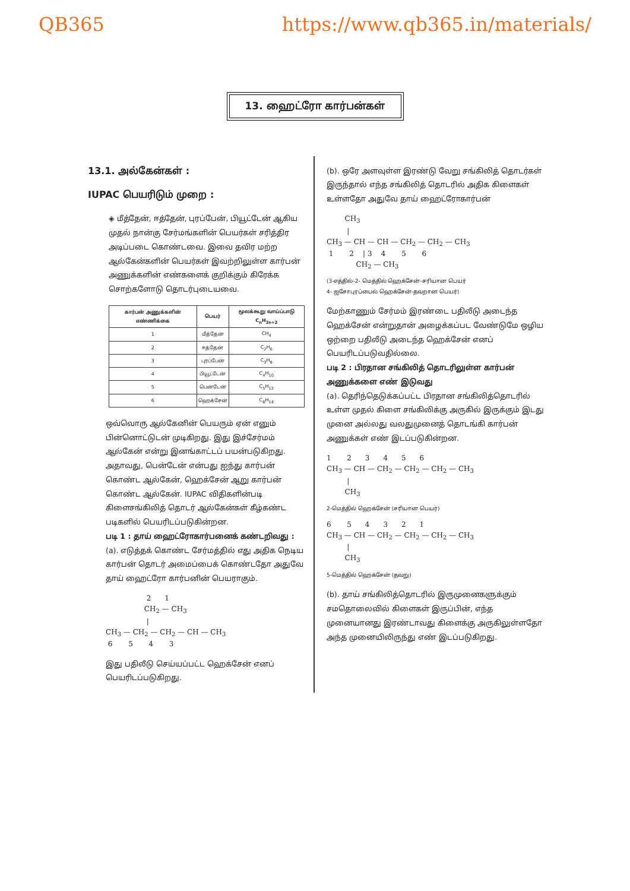QB365 https://www.qb365.in/materials/
13. ஹைட்ரோ கார்பன்கள்
13.1. அல்கேன்கள் :
IUPAC பெயரிடும் முறை :
◈ மீத்தேன், ஈத்தேன், புரப்பேன், பியூட்டேன் ஆகிய முதல் நான்கு சேர்மங்களின் பெயர்கள் சரித்திர அடிப்படை கொண்டவை. இவை தவிர மற்ற ஆல்கேன்களின் பெயர்கள் இவற்றிலுள்ள கார்பன் அணுக்களின் எண்களைக் குறிக்கும் கிரேக்க சொற்களோடு தொடர்புடையவை.
| கார்பன் அணுக்களின் எண்ணிக்கை | பெயர் | மூலக்கூறு வாய்ப்பாடு C<sub>n</sub>H<sub>2n+2</sub> |
| --- | --- | --- |
| 1 | மீத்தேன் | CH<sub>4</sub> |
| 2 | ஈத்தேன் | C<sub>2</sub>H<sub>6</sub> |
| 3 | புரப்பேன் | C<sub>3</sub>H<sub>8</sub> |
| 4 | பியூட்டேன் | C<sub>4</sub>H<sub>10</sub> |
| 5 | பென்டேன் | C<sub>5</sub>H<sub>12</sub> |
| 6 | ஹெக்சேன் | C<sub>6</sub>H<sub>14</sub> |
ஒவ்வொரு ஆல்கேனின் பெயரும் ஏன் எனும் பின்னொட்டுடன் முடிகிறது. இது இச்சேர்மம் ஆல்கேன் என்று இனங்காட்டப் பயன்படுகிறது. அதாவது, பென்டேன் என்பது ஐந்து கார்பன் கொண்ட ஆல்கேன், ஹெக்சேன் ஆறு கார்பன் கொண்ட ஆல்கேன். IUPAC விதிகளின்படி கிளைசங்கிலித் தொடர் ஆல்கேன்கள் கீழ்கண்ட படிகளில் பெயரிடப்படுகின்றன.
படி 1 : தாய் ஹைட்ரோகார்பனைக் கண்டறிவது :
(a). எடுத்தக் கொண்ட சேர்மத்தில் எது அதிக நெடிய கார்பன் தொடர் அமைப்பைக் கொண்டதோ அதுவே தாய் ஹைட்ரோ கார்பனின் பெயராகும்.
2 1 CH<sub>2</sub> — CH<sub>3</sub> | CH<sub>3</sub> — CH<sub>2</sub> — CH<sub>2</sub> — CH — CH<sub>3</sub> 6 5 4 3
இது பதிலீடு செய்யப்பட்ட ஹெக்சேன் எனப் பெயரிடப்படுகிறது.
(b). ஒரே அளவுள்ள இரண்டு வேறு சங்கிலித் தொடர்கள் இருந்தால் எந்த சங்கிலித் தொடரில் அதிக கிளைகள் உள்ளதோ அதுவே தாய் ஹைட்ரோகார்பன்
CH<sub>3</sub> | CH<sub>3</sub> — CH — CH — CH<sub>2</sub> — CH<sub>2</sub> — CH<sub>3</sub> 1 2 | 3 4 5 6 CH<sub>2</sub> — CH<sub>3</sub>
(3-எத்தில்-2- மெத்தில் ஹெக்சேன்-சரியான பெயர்
4- ஐசோபுரப்பைல் ஹெக்சேன்-தவறான பெயர்)
மேற்காணும் சேர்மம் இரண்டை பதிலீடு அடைந்த ஹெக்சேன் என்றுதான் அழைக்கப்பட வேண்டுமே ஒழிய ஒற்றை பதிலீடு அடைந்த ஹெக்சேன் எனப் பெயரிடப்படுவதில்லை.
படி 2 : பிரதான சங்கிலித் தொடரிலுள்ள கார்பன் அணுக்களை எண் இடுவது
(a). தெரிந்தெடுக்கப்பட்ட பிரதான சங்கிலித்தொடரில் உள்ள முதல் கிளை சங்கிலிக்கு அருகில் இருக்கும் இடது முனை அல்லது வலதுமுனைத் தொடங்கி கார்பன் அணுக்கள் எண் இடப்படுகின்றன.
1 2 3 4 5 6 CH<sub>3</sub> — CH — CH<sub>2</sub> — CH<sub>2</sub> — CH<sub>2</sub> — CH<sub>3</sub> | CH<sub>3</sub>
2-மெத்தில் ஹெக்சேன் (சரியான பெயர்)
6 5 4 3 2 1 CH<sub>3</sub> — CH — CH<sub>2</sub> — CH<sub>2</sub> — CH<sub>2</sub> — CH<sub>3</sub> | CH<sub>3</sub>
5-மெத்தில் ஹெக்சேன் (தவறு)
(b). தாய் சங்கிலித்தொடரில் இருமுனைகளுக்கும் சமதொலைவில் கிளைகள் இருப்பின், எந்த முனையானது இரண்டாவது கிளைக்கு அருகிலுள்ளதோ அந்த முனையிலிருந்து எண் இடப்படுகிறது.